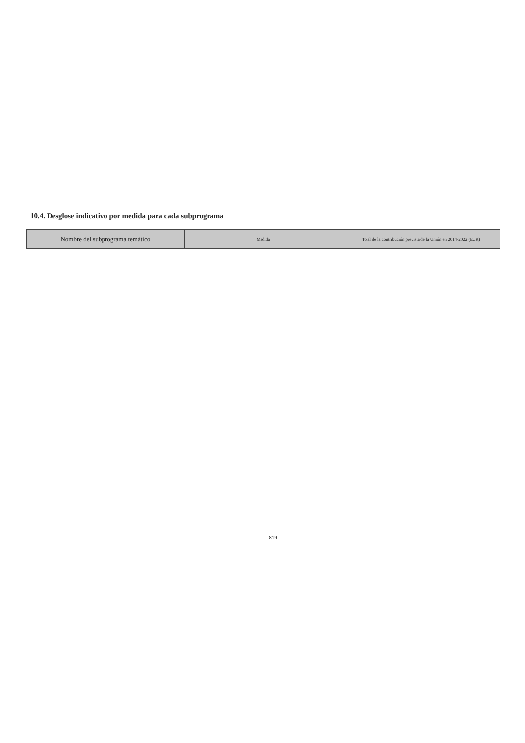10.4. Desglose indicativo por medida para cada subprograma
| Nombre del subprograma temático | Medida | Total de la contribución prevista de la Unión en 2014-2022 (EUR) |
| --- | --- | --- |
819